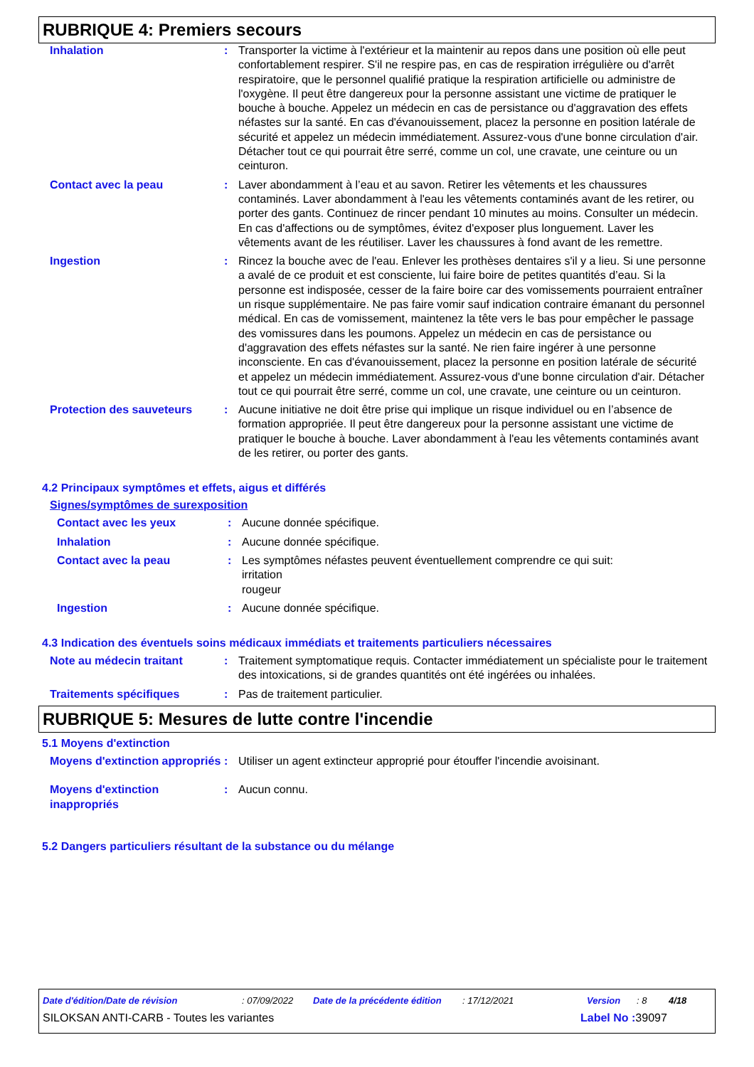RUBRIQUE 4: Premiers secours
Inhalation : Transporter la victime à l'extérieur et la maintenir au repos dans une position où elle peut confortablement respirer. S'il ne respire pas, en cas de respiration irrégulière ou d'arrêt respiratoire, que le personnel qualifié pratique la respiration artificielle ou administre de l'oxygène. Il peut être dangereux pour la personne assistant une victime de pratiquer le bouche à bouche. Appelez un médecin en cas de persistance ou d'aggravation des effets néfastes sur la santé. En cas d'évanouissement, placez la personne en position latérale de sécurité et appelez un médecin immédiatement. Assurez-vous d'une bonne circulation d'air. Détacher tout ce qui pourrait être serré, comme un col, une cravate, une ceinture ou un ceinturon.
Contact avec la peau : Laver abondamment à l’eau et au savon. Retirer les vêtements et les chaussures contaminés. Laver abondamment à l'eau les vêtements contaminés avant de les retirer, ou porter des gants. Continuez de rincer pendant 10 minutes au moins. Consulter un médecin. En cas d'affections ou de symptômes, évitez d'exposer plus longuement. Laver les vêtements avant de les réutiliser. Laver les chaussures à fond avant de les remettre.
Ingestion : Rincez la bouche avec de l'eau. Enlever les prothèses dentaires s'il y a lieu. Si une personne a avalé de ce produit et est consciente, lui faire boire de petites quantités d’eau. Si la personne est indisposée, cesser de la faire boire car des vomissements pourraient entraîner un risque supplémentaire. Ne pas faire vomir sauf indication contraire émanant du personnel médical. En cas de vomissement, maintenez la tête vers le bas pour empêcher le passage des vomissures dans les poumons. Appelez un médecin en cas de persistance ou d'aggravation des effets néfastes sur la santé. Ne rien faire ingérer à une personne inconsciente. En cas d'évanouissement, placez la personne en position latérale de sécurité et appelez un médecin immédiatement. Assurez-vous d'une bonne circulation d'air. Détacher tout ce qui pourrait être serré, comme un col, une cravate, une ceinture ou un ceinturon.
Protection des sauveteurs : Aucune initiative ne doit être prise qui implique un risque individuel ou en l’absence de formation appropriée. Il peut être dangereux pour la personne assistant une victime de pratiquer le bouche à bouche. Laver abondamment à l'eau les vêtements contaminés avant de les retirer, ou porter des gants.
4.2 Principaux symptômes et effets, aigus et différés
Signes/symptômes de surexposition
Contact avec les yeux : Aucune donnée spécifique.
Inhalation : Aucune donnée spécifique.
Contact avec la peau : Les symptômes néfastes peuvent éventuellement comprendre ce qui suit:
irritation
rougeur
Ingestion : Aucune donnée spécifique.
4.3 Indication des éventuels soins médicaux immédiats et traitements particuliers nécessaires
Note au médecin traitant : Traitement symptomatique requis. Contacter immédiatement un spécialiste pour le traitement des intoxications, si de grandes quantités ont été ingérées ou inhalées.
Traitements spécifiques : Pas de traitement particulier.
RUBRIQUE 5: Mesures de lutte contre l'incendie
5.1 Moyens d'extinction
Moyens d'extinction appropriés
: Utiliser un agent extincteur approprié pour étouffer l'incendie avoisinant.
Moyens d'extinction inappropriés
: Aucun connu.
5.2 Dangers particuliers résultant de la substance ou du mélange
Date d'édition/Date de révision: 07/09/2022 Date de la précédente édition: 17/12/2021 Version: 8 4/18
SILOKSAN ANTI-CARB - Toutes les variantes Label No : 39097